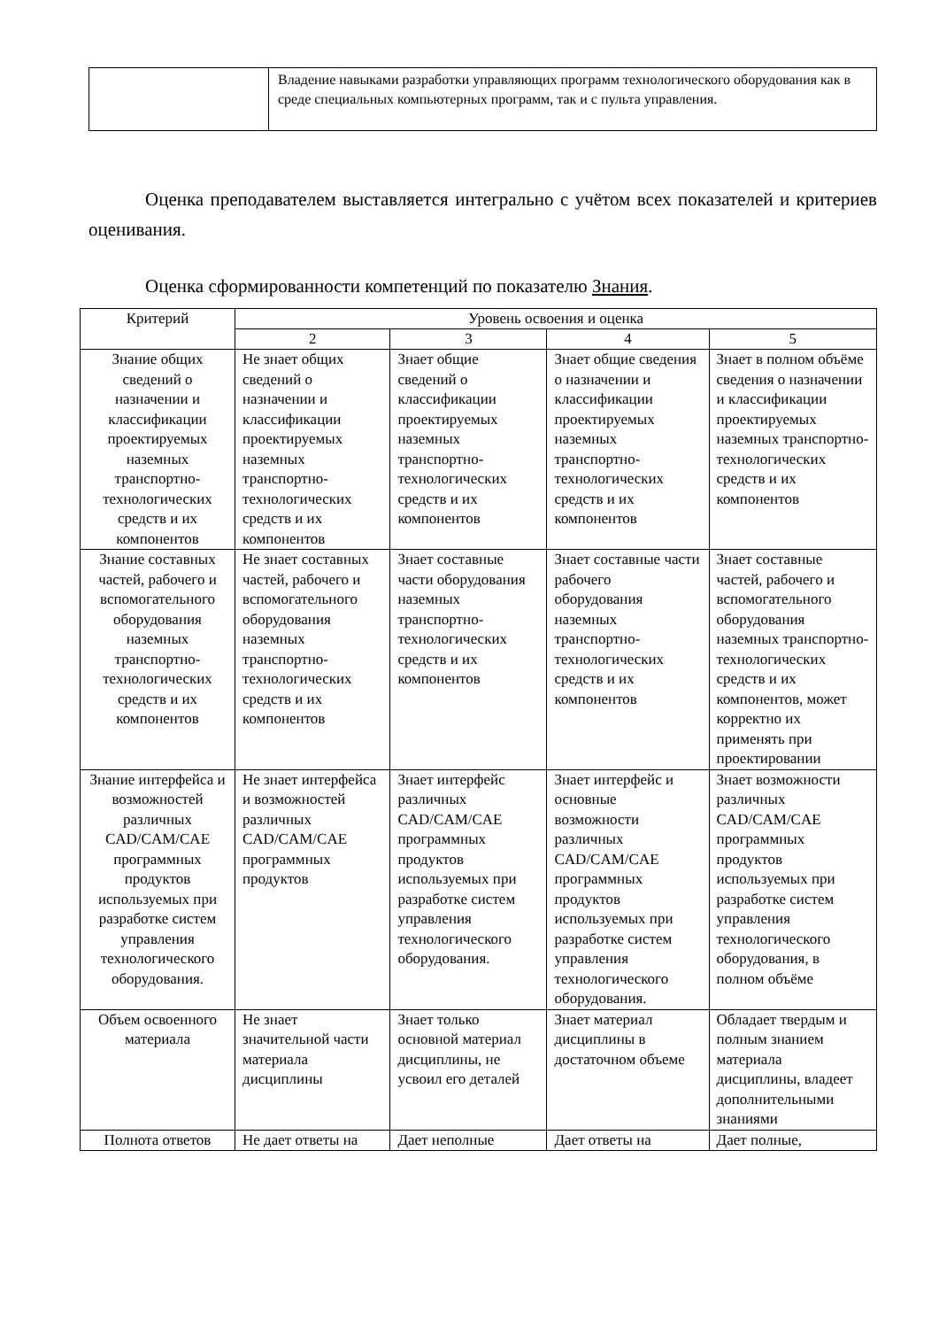| | Владение навыками разработки управляющих программ технологического оборудования как в среде специальных компьютерных программ, так и с пульта управления. |
Оценка преподавателем выставляется интегрально с учётом всех показателей и критериев оценивания.
Оценка сформированности компетенций по показателю Знания.
| Критерий | Уровень освоения и оценка | | | |
| --- | --- | --- | --- | --- |
| | 2 | 3 | 4 | 5 |
| Знание общих сведений о назначении и классификации проектируемых наземных транспортно-технологических средств и их компонентов | Не знает общих сведений о назначении и классификации проектируемых наземных транспортно-технологических средств и их компонентов | Знает общие сведений о классификации проектируемых наземных транспортно-технологических средств и их компонентов | Знает общие сведения о назначении и классификации проектируемых наземных транспортно-технологических средств и их компонентов | Знает в полном объёме сведения о назначении и классификации проектируемых наземных транспортно-технологических средств и их компонентов |
| Знание составных частей, рабочего и вспомогательного оборудования наземных транспортно-технологических средств и их компонентов | Не знает составных частей, рабочего и вспомогательного оборудования наземных транспортно-технологических средств и их компонентов | Знает составные части оборудования наземных транспортно-технологических средств и их компонентов | Знает составные части рабочего оборудования наземных транспортно-технологических средств и их компонентов | Знает составные частей, рабочего и вспомогательного оборудования наземных транспортно-технологических средств и их компонентов, может корректно их применять при проектировании |
| Знание интерфейса и возможностей различных CAD/CAM/CAE программных продуктов используемых при разработке систем управления технологического оборудования. | Не знает интерфейса и возможностей различных CAD/CAM/CAE программных продуктов | Знает интерфейс различных CAD/CAM/CAE программных продуктов используемых при разработке систем управления технологического оборудования. | Знает интерфейс и основные возможности различных CAD/CAM/CAE программных продуктов используемых при разработке систем управления технологического оборудования. | Знает возможности различных CAD/CAM/CAE программных продуктов используемых при разработке систем управления технологического оборудования, в полном объёме |
| Объем освоенного материала | Не знает значительной части материала дисциплины | Знает только основной материал дисциплины, не усвоил его деталей | Знает материал дисциплины в достаточном объеме | Обладает твердым и полным знанием материала дисциплины, владеет дополнительными знаниями |
| Полнота ответов | Не дает ответы на | Дает неполные | Дает ответы на | Дает полные, |